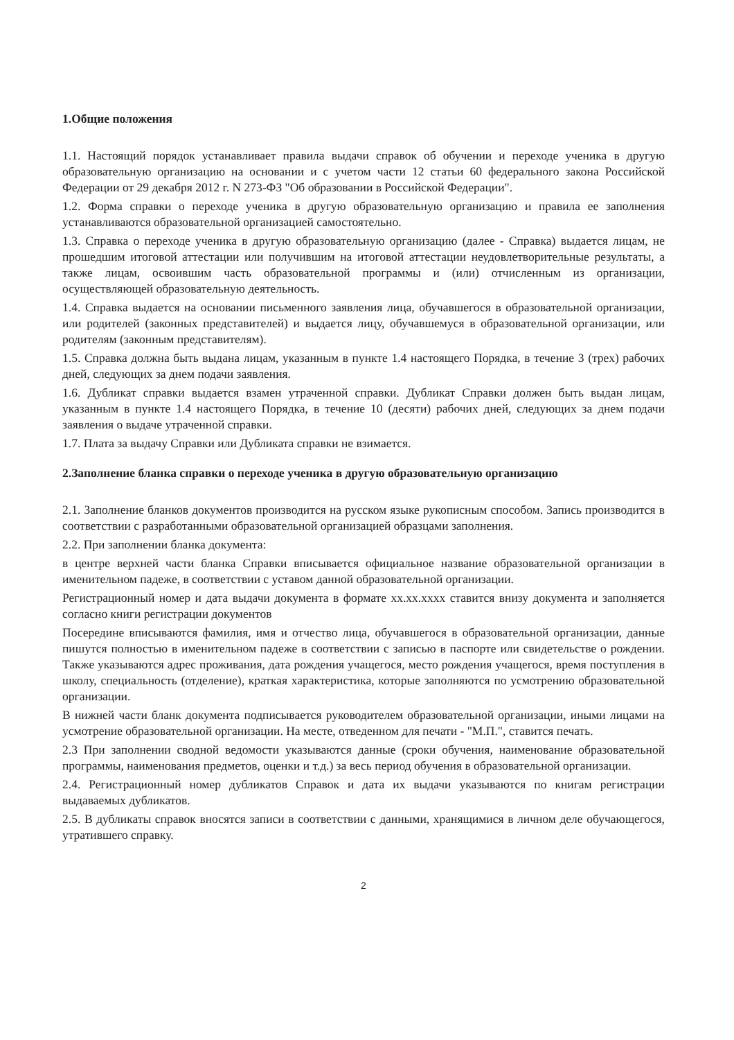1.Общие положения
1.1. Настоящий порядок устанавливает правила выдачи справок об обучении и переходе ученика в другую образовательную организацию на основании и с учетом части 12 статьи 60 федерального закона Российской Федерации от 29 декабря 2012 г. N 273-ФЗ "Об образовании в Российской Федерации".
1.2. Форма справки о переходе ученика в другую образовательную организацию и правила ее заполнения устанавливаются образовательной организацией самостоятельно.
1.3. Справка о переходе ученика в другую образовательную организацию (далее - Справка) выдается лицам, не прошедшим итоговой аттестации или получившим на итоговой аттестации неудовлетворительные результаты, а также лицам, освоившим часть образовательной программы и (или) отчисленным из организации, осуществляющей образовательную деятельность.
1.4. Справка выдается на основании письменного заявления лица, обучавшегося в образовательной организации, или родителей (законных представителей) и выдается лицу, обучавшемуся в образовательной организации, или родителям (законным представителям).
1.5. Справка должна быть выдана лицам, указанным в пункте 1.4 настоящего Порядка, в течение 3 (трех) рабочих дней, следующих за днем подачи заявления.
1.6. Дубликат справки выдается взамен утраченной справки. Дубликат Справки должен быть выдан лицам, указанным в пункте 1.4 настоящего Порядка, в течение 10 (десяти) рабочих дней, следующих за днем подачи заявления о выдаче утраченной справки.
1.7. Плата за выдачу Справки или Дубликата справки не взимается.
2.Заполнение бланка справки о переходе ученика в другую образовательную организацию
2.1. Заполнение бланков документов производится на русском языке рукописным способом. Запись производится в соответствии с разработанными образовательной организацией образцами заполнения.
2.2. При заполнении бланка документа:
в центре верхней части бланка Справки вписывается официальное название образовательной организации в именительном падеже, в соответствии с уставом данной образовательной организации.
Регистрационный номер и дата выдачи документа в формате хх.хх.хххх ставится внизу документа и заполняется согласно книги регистрации документов
Посередине вписываются фамилия, имя и отчество лица, обучавшегося в образовательной организации, данные пишутся полностью в именительном падеже в соответствии с записью в паспорте или свидетельстве о рождении. Также указываются адрес проживания, дата рождения учащегося, место рождения учащегося, время поступления в школу, специальность (отделение), краткая характеристика, которые заполняются по усмотрению образовательной организации.
В нижней части бланк документа подписывается руководителем образовательной организации, иными лицами на усмотрение образовательной организации. На месте, отведенном для печати - "М.П.", ставится печать.
2.3 При заполнении сводной ведомости указываются данные (сроки обучения, наименование образовательной программы, наименования предметов, оценки и т.д.) за весь период обучения в образовательной организации.
2.4. Регистрационный номер дубликатов Справок и дата их выдачи указываются по книгам регистрации выдаваемых дубликатов.
2.5. В дубликаты справок вносятся записи в соответствии с данными, хранящимися в личном деле обучающегося, утратившего справку.
2